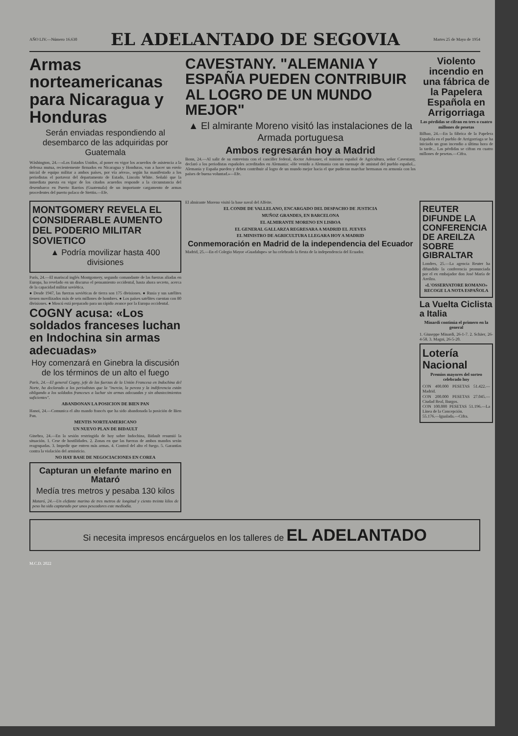AÑO LIV.—Número 16.630
EL ADELANTADO DE SEGOVIA
Martes 25 de Mayo de 1954
Armas norteamericanas para Nicaragua y Honduras
Serán enviadas respondiendo al desembarco de las adquiridas por Guatemala
Wáshington, 24.—«Los Estados Unidos, al poner en vigor los acuerdos de asistencia a la defensa mutua, recientemente firmados en Nicaragua y Honduras, van a hacer un envío inicial de equipo militar a ambos países, por vía aérea», según ha manifestado a los periodistas el portavoz del departamento de Estado, Lincoln White. Señaló que la inmediata puesta en vigor de los citados acuerdos responde a la circunstancia del desembarco en Puerto Barrios (Guatemala) de un importante cargamento de armas procedentes del puerto polaco de Stettin.—Efe.
CAVESTANY. "ALEMANIA Y ESPAÑA PUEDEN CONTRIBUIR AL LOGRO DE UN MUNDO MEJOR"
▲ El almirante Moreno visitó las instalaciones de la Armada portuguesa
Ambos regresarán hoy a Madrid
Bonn, 24.—Al salir de su entrevista con el canciller federal, doctor Adenauer, el ministro español de Agricultura, señor Cavestany, declaró a los periodistas españoles acreditados en Alemania: «He venido a Alemania con un mensaje de amistad del pueblo español... Alemania y España pueden y deben contribuir al logro de un mundo mejor hacia el que pudieran marchar hermanas en armonía con los países de buena voluntad.»—Efe.
Violento incendio en una fábrica de la Papelera Española en Arrigorriaga
Las pérdidas se cifran en tres o cuatro millones de pesetas
Bilbao, 24.—En la fábrica de la Papelera Española en el pueblo de Arrigorriaga se ha iniciado un gran incendio a última hora de la tarde... Las pérdidas se cifran en cuatro millones de pesetas.—Cifra.
MONTGOMERY REVELA EL CONSIDERABLE AUMENTO DEL PODERIO MILITAR SOVIETICO
▲ Podría movilizar hasta 400 divisiones
París, 24.—El mariscal inglés Montgomery, segundo comandante de las fuerzas aliadas en Europa, ha revelado en un discurso el pensamiento occidental, hasta ahora secreto, acerca de la capacidad militar soviética.
● Desde 1947, las fuerzas soviéticas de tierra son 175 divisiones. ● Rusia y sus satélites tienen movilizados más de seis millones de hombres. ● Los países satélites cuentan con 80 divisiones. ● Moscú está preparado para un rápido avance por la Europa occidental.
COGNY acusa: «Los soldados franceses luchan en Indochina sin armas adecuadas»
Hoy comenzará en Ginebra la discusión de los términos de un alto el fuego
París, 24.—El general Cogny, jefe de las fuerzas de la Unión Francesa en Indochina del Norte, ha declarado a los periodistas que la "inercia, la pereza y la indiferencia están obligando a los soldados franceses a luchar sin armas adecuadas y sin abastecimientos suficientes".
ABANDONAN LA POSICION DE BIEN PAN
Hanoi, 24.—Comunica el alto mando francés que ha sido abandonada la posición de Bien Pan.
MENTIS NORTEAMERICANO
UN NUEVO PLAN DE BIDAULT
Ginebra, 24.—En la sesión restringida de hoy sobre Indochina, Bidault resumió la situación. 1. Cese de hostilidades. 2. Zonas en que las fuerzas de ambos mandos serán reagrupadas. 3. Impedir que entren más armas. 4. Control del alto el fuego. 5. Garantías contra la violación del armisticio.
NO HAY BASE DE NEGOCIACIONES EN COREA
Capturan un elefante marino en Mataró
Medía tres metros y pesaba 130 kilos
Mataró, 24.—Un elefante marino de tres metros de longitud y ciento treinta kilos de peso ha sido capturado por unos pescadores este mediodía.
El almirante Moreno visitó la base naval del Alfeite.
EL CONDE DE VALLELANO, ENCARGADO DEL DESPACHO DE JUSTICIA
MUÑOZ GRANDES, EN BARCELONA
EL ALMIRANTE MORENO EN LISBOA
EL GENERAL GALLARZA REGRESARA A MADRID EL JUEVES
EL MINISTRO DE AGRICULTURA LLEGARA HOY A MADRID
Conmemoración en Madrid de la independencia del Ecuador
Madrid, 25.—En el Colegio Mayor «Guadalupe» se ha celebrado la fiesta de la independencia del Ecuador.
REUTER DIFUNDE LA CONFERENCIA DE AREILZA SOBRE GIBRALTAR
Londres, 25.—La agencia Reuter ha difundido la conferencia pronunciada por el ex embajador don José María de Areilza.
«L'OSSERVATORE ROMANO» RECOGE LA NOTA ESPAÑOLA
La Vuelta Ciclista a Italia
Minardi continúa el primero en la general
1. Giuseppe Minardi, 26-1-7. 2. Schäer, 26-4-58. 3. Magni, 26-5-20.
Lotería Nacional
Premios mayores del sorteo celebrado hoy
CON 400.000 PESETAS 51.422.—Madrid.
CON 200.000 PESETAS 27.045.—Ciudad Real, Burgos.
CON 100.000 PESETAS 51.196.—La Línea de la Concepción.
55.176.—Igualada.—Cifra.
Si necesita impresos encárguelos en los talleres de EL ADELANTADO
M.C.D. 2022